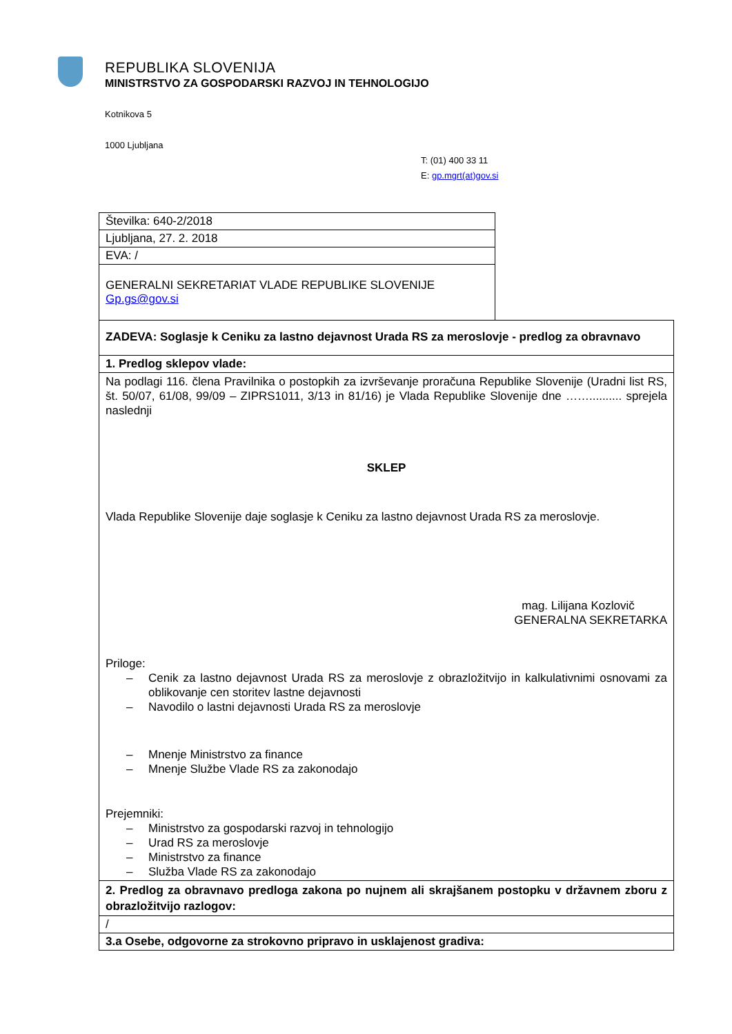REPUBLIKA SLOVENIJA
MINISTRSTVO ZA GOSPODARSKI RAZVOJ IN TEHNOLOGIJO
Kotnikova 5
1000 Ljubljana
T: (01) 400 33 11
E: gp.mgrt(at)gov.si
| Številka: 640-2/2018 | |
| Ljubljana, 27. 2. 2018 | |
| EVA: / | |
| GENERALNI SEKRETARIAT VLADE REPUBLIKE SLOVENIJE Gp.gs@gov.si | |
| ZADEVA: Soglasje k Ceniku za lastno dejavnost Urada RS za meroslovje - predlog za obravnavo | |
| 1. Predlog sklepov vlade: | |
| Na podlagi 116. člena Pravilnika o postopkih za izvrševanje proračuna Republike Slovenije (Uradni list RS, št. 50/07, 61/08, 99/09 – ZIPRS1011, 3/13 in 81/16) je Vlada Republike Slovenije dne …….......... sprejela naslednji SKLEP Vlada Republike Slovenije daje soglasje k Ceniku za lastno dejavnost Urada RS za meroslovje. mag. Lilijana Kozlovič GENERALNA SEKRETARKA Priloge: – Cenik za lastno dejavnost Urada RS za meroslovje z obrazložitvijo in kalkulativnimi osnovami za oblikovanje cen storitev lastne dejavnosti – Navodilo o lastni dejavnosti Urada RS za meroslovje – Mnenje Ministrstvo za finance – Mnenje Službe Vlade RS za zakonodajo Prejemniki: – Ministrstvo za gospodarski razvoj in tehnologijo – Urad RS za meroslovje – Ministrstvo za finance – Služba Vlade RS za zakonodajo | |
| 2. Predlog za obravnavo predloga zakona po nujnem ali skrajšanem postopku v državnem zboru z obrazložitvijo razlogov: | |
| / | |
| 3.a Osebe, odgovorne za strokovno pripravo in usklajenost gradiva: | |